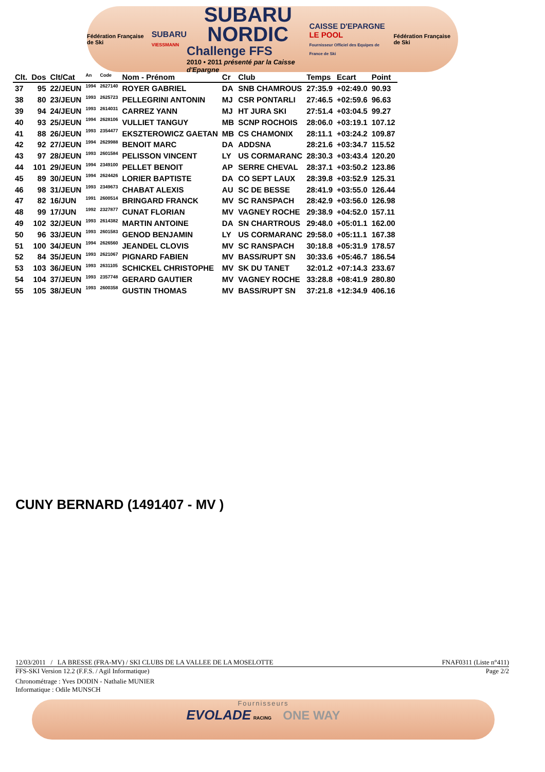Fédération Française de Ski
SUBARU
VIESSMANN
SUBARU
NORDIC
Challenge FFS
2010 • 2011 présenté par la Caisse d'Epargne
CAISSE D'EPARGNE
LE POOL
Fournisseur Officiel des Equipes de France de Ski
Fédération Française de Ski
| Clt. | Dos | Clt/Cat | An | Code | Nom - Prénom | Cr | Club | Temps | Ecart | Point |
| --- | --- | --- | --- | --- | --- | --- | --- | --- | --- | --- |
| 37 | 95 | 22/JEUN | 1994 | 2627140 | ROYER GABRIEL | DA | SNB CHAMROUS | 27:35.9 | +02:49.0 | 90.93 |
| 38 | 80 | 23/JEUN | 1993 | 2625723 | PELLEGRINI ANTONIN | MJ | CSR PONTARLI | 27:46.5 | +02:59.6 | 96.63 |
| 39 | 94 | 24/JEUN | 1993 | 2614031 | CARREZ YANN | MJ | HT JURA SKI | 27:51.4 | +03:04.5 | 99.27 |
| 40 | 93 | 25/JEUN | 1994 | 2628106 | VULLIET TANGUY | MB | SCNP ROCHOIS | 28:06.0 | +03:19.1 | 107.12 |
| 41 | 88 | 26/JEUN | 1993 | 2354477 | EKSZTEROWICZ GAETAN | MB | CS CHAMONIX | 28:11.1 | +03:24.2 | 109.87 |
| 42 | 92 | 27/JEUN | 1994 | 2629988 | BENOIT MARC | DA | ADDSNA | 28:21.6 | +03:34.7 | 115.52 |
| 43 | 97 | 28/JEUN | 1993 | 2601584 | PELISSON VINCENT | LY | US CORMARANC | 28:30.3 | +03:43.4 | 120.20 |
| 44 | 101 | 29/JEUN | 1994 | 2349100 | PELLET BENOIT | AP | SERRE CHEVAL | 28:37.1 | +03:50.2 | 123.86 |
| 45 | 89 | 30/JEUN | 1994 | 2624426 | LORIER BAPTISTE | DA | CO SEPT LAUX | 28:39.8 | +03:52.9 | 125.31 |
| 46 | 98 | 31/JEUN | 1993 | 2349673 | CHABAT ALEXIS | AU | SC DE BESSE | 28:41.9 | +03:55.0 | 126.44 |
| 47 | 82 | 16/JUN | 1991 | 2600514 | BRINGARD FRANCK | MV | SC RANSPACH | 28:42.9 | +03:56.0 | 126.98 |
| 48 | 99 | 17/JUN | 1992 | 2327877 | CUNAT FLORIAN | MV | VAGNEY ROCHE | 29:38.9 | +04:52.0 | 157.11 |
| 49 | 102 | 32/JEUN | 1993 | 2614382 | MARTIN ANTOINE | DA | SN CHARTROUS | 29:48.0 | +05:01.1 | 162.00 |
| 50 | 96 | 33/JEUN | 1993 | 2601583 | GENOD BENJAMIN | LY | US CORMARANC | 29:58.0 | +05:11.1 | 167.38 |
| 51 | 100 | 34/JEUN | 1994 | 2626560 | JEANDEL CLOVIS | MV | SC RANSPACH | 30:18.8 | +05:31.9 | 178.57 |
| 52 | 84 | 35/JEUN | 1993 | 2621067 | PIGNARD FABIEN | MV | BASS/RUPT SN | 30:33.6 | +05:46.7 | 186.54 |
| 53 | 103 | 36/JEUN | 1993 | 2631105 | SCHICKEL CHRISTOPHE | MV | SK DU TANET | 32:01.2 | +07:14.3 | 233.67 |
| 54 | 104 | 37/JEUN | 1993 | 2357748 | GERARD GAUTIER | MV | VAGNEY ROCHE | 33:28.8 | +08:41.9 | 280.80 |
| 55 | 105 | 38/JEUN | 1993 | 2600358 | GUSTIN THOMAS | MV | BASS/RUPT SN | 37:21.8 | +12:34.9 | 406.16 |
CUNY BERNARD (1491407 - MV )
12/03/2011 / LA BRESSE (FRA-MV) / SKI CLUBS DE LA VALLEE DE LA MOSELOTTE FNAF0311 (Liste n°411)
FFS-SKI Version 12.2 (F.F.S. / Agil Informatique) Page 2/2
Chronométrage : Yves DODIN - Nathalie MUNIER
Informatique : Odile MUNSCH
Fournisseurs
EVOLADE RACING ONE WAY